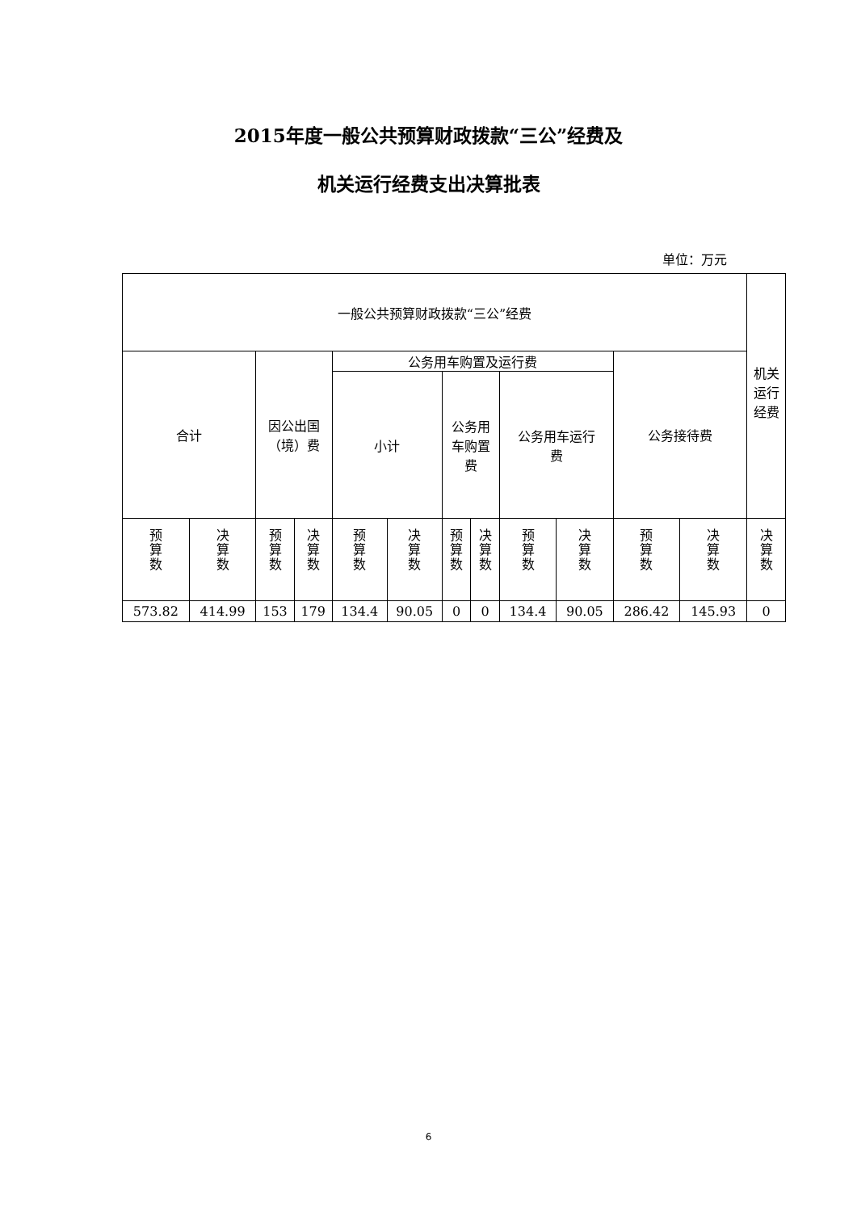2015年度一般公共预算财政拨款“三公”经费及
机关运行经费支出决算批表
单位：万元
| 一般公共预算财政拨款“三公”经费 | | | | | | | | | | | | 机关 运行 经费 |
| 合计 | | 因公出国 （境）费 | | 公务用车购置及运行费 | | | | | | 公务接待费 | | |
| | | | | 小计 | | 公务用 车购置 费 | | 公务用车运行 费 | | | | |
| 预 算 数 | 决 算 数 | 预 算 数 | 决 算 数 | 预 算 数 | 决 算 数 | 预 算 数 | 决 算 数 | 预 算 数 | 决 算 数 | 预 算 数 | 决 算 数 | 决 算 数 |
| 573.82 | 414.99 | 153 | 179 | 134.4 | 90.05 | 0 | 0 | 134.4 | 90.05 | 286.42 | 145.93 | 0 |
6